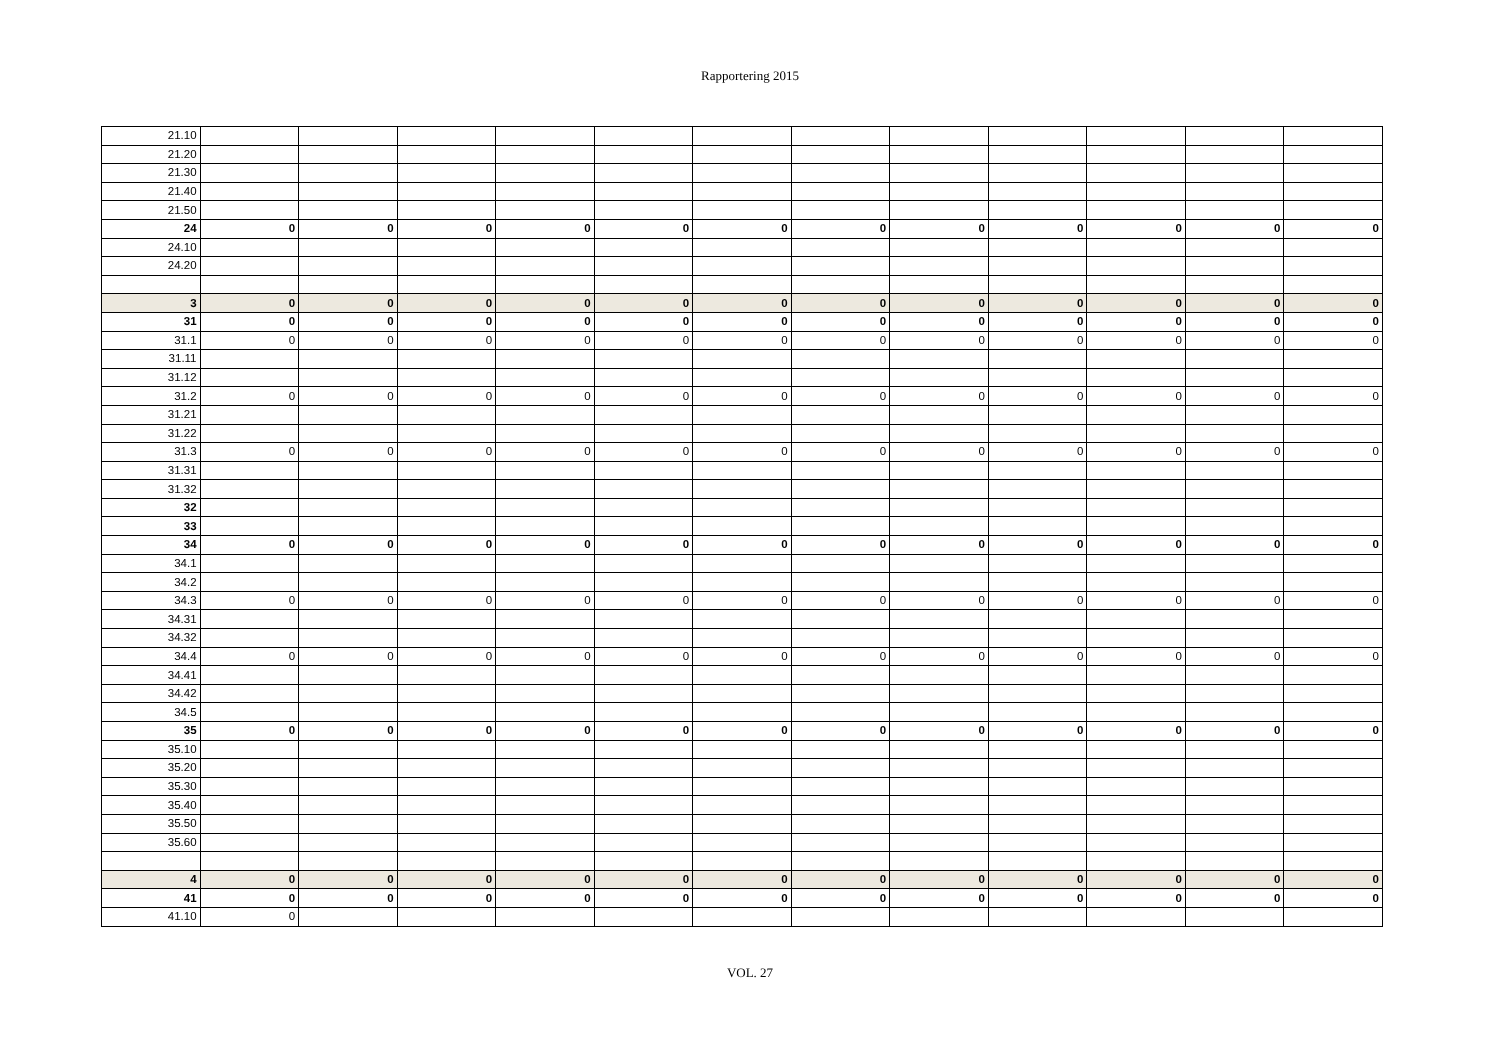Rapportering 2015
| 21.10 | | | | | | | | | | | | |
| 21.20 | | | | | | | | | | | | |
| 21.30 | | | | | | | | | | | | |
| 21.40 | | | | | | | | | | | | |
| 21.50 | | | | | | | | | | | | |
| 24 | 0 | 0 | 0 | 0 | 0 | 0 | 0 | 0 | 0 | 0 | 0 | 0 |
| 24.10 | | | | | | | | | | | | |
| 24.20 | | | | | | | | | | | | |
| 3 | 0 | 0 | 0 | 0 | 0 | 0 | 0 | 0 | 0 | 0 | 0 | 0 |
| 31 | 0 | 0 | 0 | 0 | 0 | 0 | 0 | 0 | 0 | 0 | 0 | 0 |
| 31.1 | 0 | 0 | 0 | 0 | 0 | 0 | 0 | 0 | 0 | 0 | 0 | 0 |
| 31.11 | | | | | | | | | | | | |
| 31.12 | | | | | | | | | | | | |
| 31.2 | 0 | 0 | 0 | 0 | 0 | 0 | 0 | 0 | 0 | 0 | 0 | 0 |
| 31.21 | | | | | | | | | | | | |
| 31.22 | | | | | | | | | | | | |
| 31.3 | 0 | 0 | 0 | 0 | 0 | 0 | 0 | 0 | 0 | 0 | 0 | 0 |
| 31.31 | | | | | | | | | | | | |
| 31.32 | | | | | | | | | | | | |
| 32 | | | | | | | | | | | | |
| 33 | | | | | | | | | | | | |
| 34 | 0 | 0 | 0 | 0 | 0 | 0 | 0 | 0 | 0 | 0 | 0 | 0 |
| 34.1 | | | | | | | | | | | | |
| 34.2 | | | | | | | | | | | | |
| 34.3 | 0 | 0 | 0 | 0 | 0 | 0 | 0 | 0 | 0 | 0 | 0 | 0 |
| 34.31 | | | | | | | | | | | | |
| 34.32 | | | | | | | | | | | | |
| 34.4 | 0 | 0 | 0 | 0 | 0 | 0 | 0 | 0 | 0 | 0 | 0 | 0 |
| 34.41 | | | | | | | | | | | | |
| 34.42 | | | | | | | | | | | | |
| 34.5 | | | | | | | | | | | | |
| 35 | 0 | 0 | 0 | 0 | 0 | 0 | 0 | 0 | 0 | 0 | 0 | 0 |
| 35.10 | | | | | | | | | | | | |
| 35.20 | | | | | | | | | | | | |
| 35.30 | | | | | | | | | | | | |
| 35.40 | | | | | | | | | | | | |
| 35.50 | | | | | | | | | | | | |
| 35.60 | | | | | | | | | | | | |
| 4 | 0 | 0 | 0 | 0 | 0 | 0 | 0 | 0 | 0 | 0 | 0 | 0 |
| 41 | 0 | 0 | 0 | 0 | 0 | 0 | 0 | 0 | 0 | 0 | 0 | 0 |
| 41.10 | 0 | | | | | | | | | | | |
VOL. 27